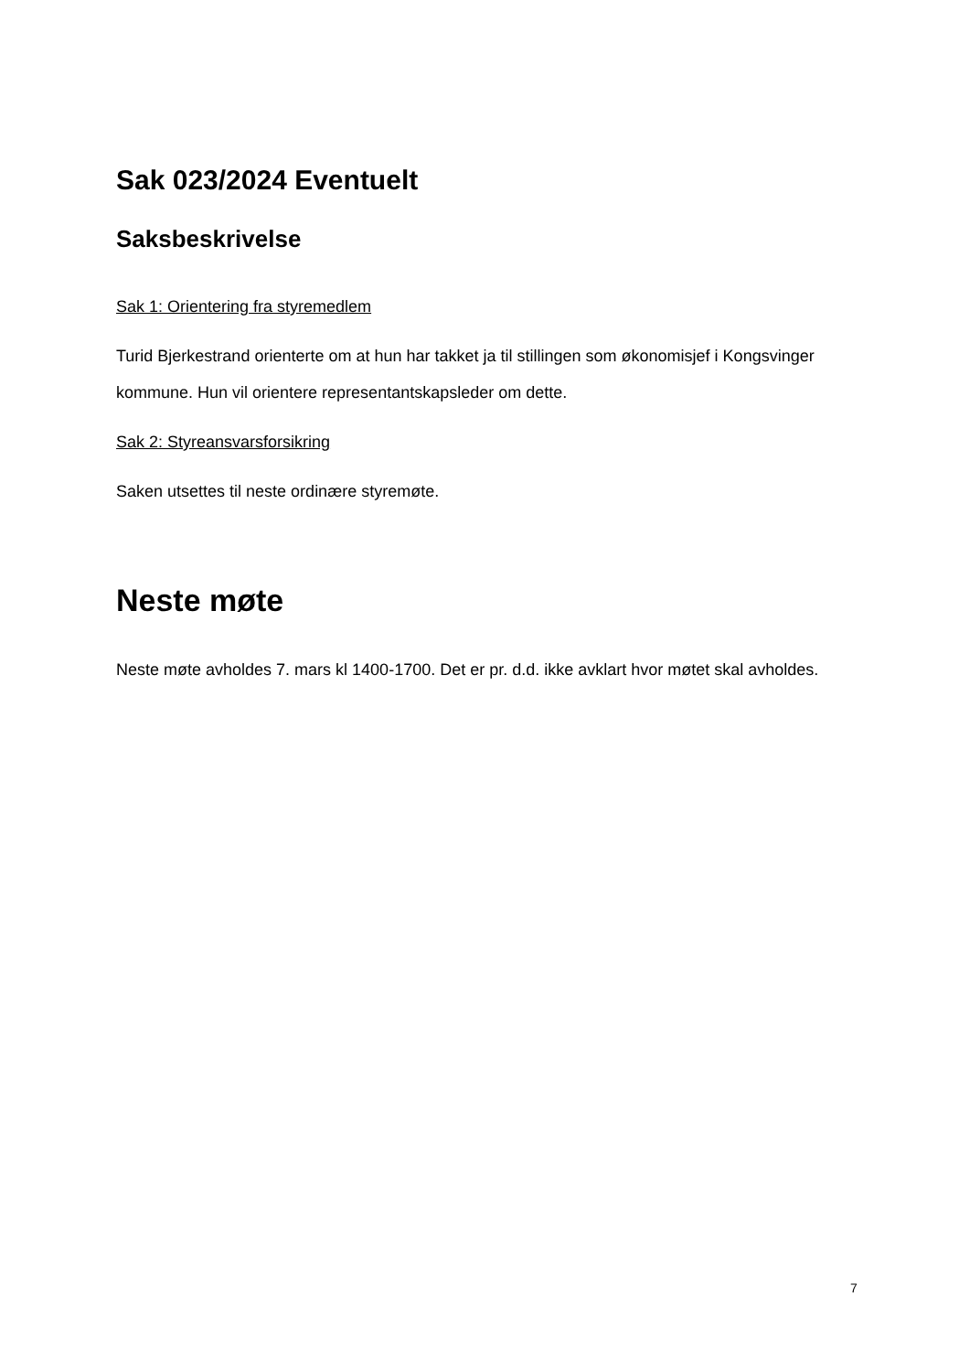Sak 023/2024 Eventuelt
Saksbeskrivelse
Sak 1: Orientering fra styremedlem
Turid Bjerkestrand orienterte om at hun har takket ja til stillingen som økonomisjef i Kongsvinger kommune. Hun vil orientere representantskapsleder om dette.
Sak 2: Styreansvarsforsikring
Saken utsettes til neste ordinære styremøte.
Neste møte
Neste møte avholdes 7. mars kl 1400-1700. Det er pr. d.d. ikke avklart hvor møtet skal avholdes.
7